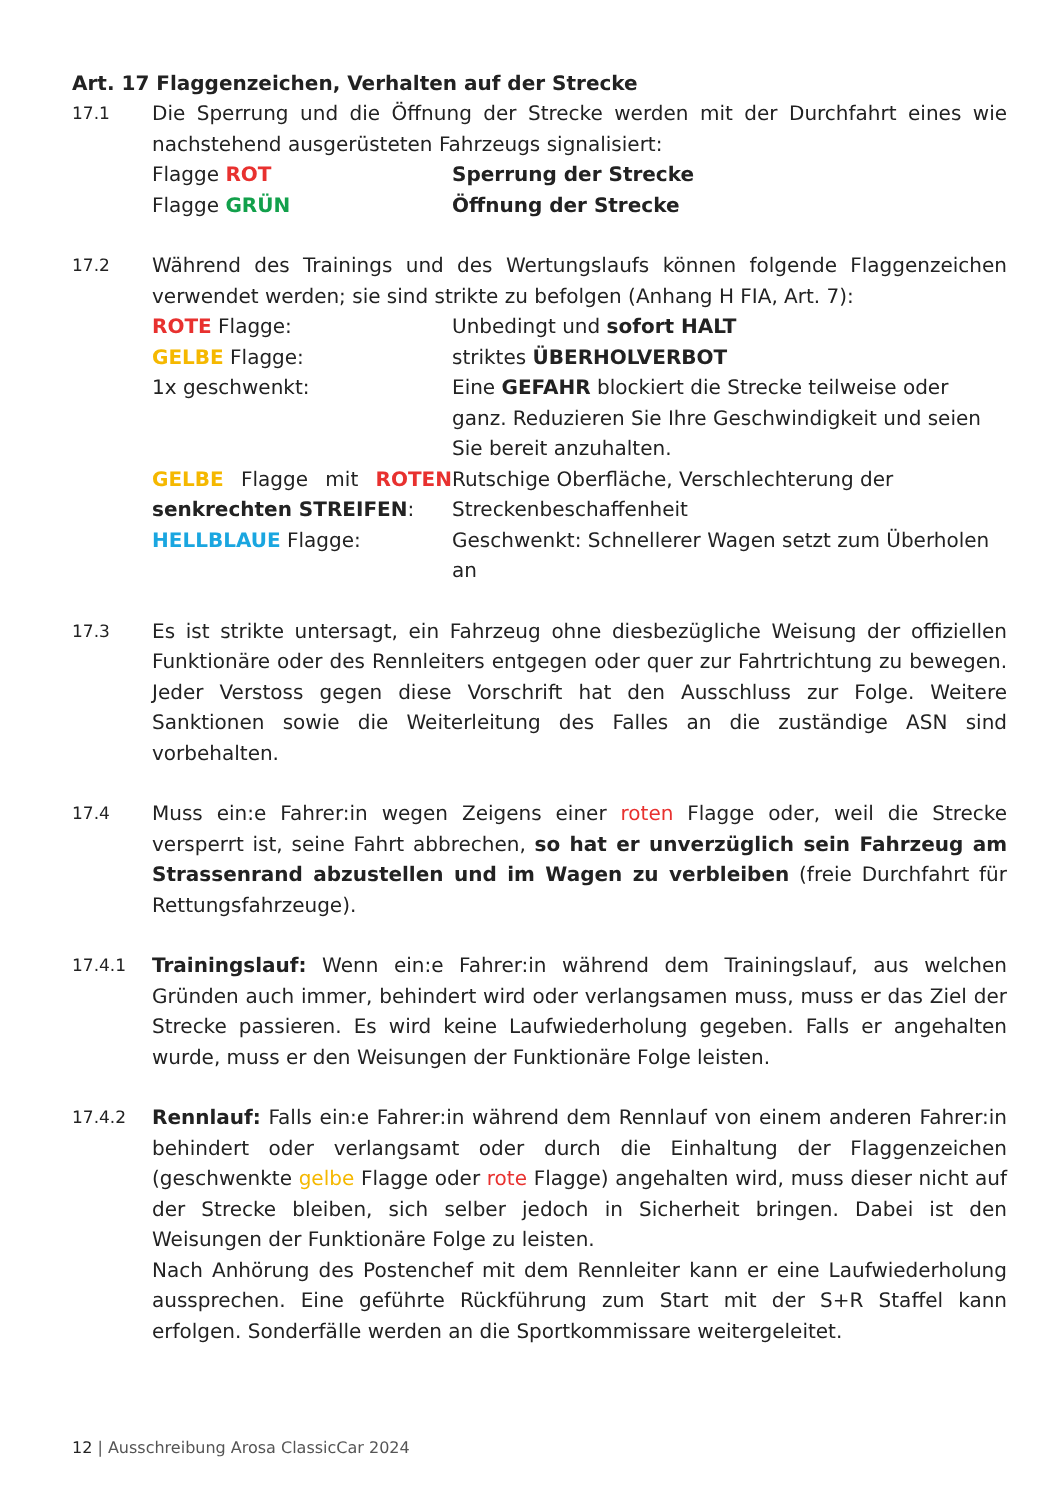Art. 17 Flaggenzeichen, Verhalten auf der Strecke
17.1
Die Sperrung und die Öffnung der Strecke werden mit der Durchfahrt eines wie nachstehend ausgerüsteten Fahrzeugs signalisiert:
Flagge ROT Sperrung der Strecke
Flagge GRÜN Öffnung der Strecke
17.2
Während des Trainings und des Wertungslaufs können folgende Flaggenzeichen verwendet werden; sie sind strikte zu befolgen (Anhang H FIA, Art. 7):
ROTE Flagge: Unbedingt und sofort HALT
GELBE Flagge: striktes ÜBERHOLVERBOT
1x geschwenkt: Eine GEFAHR blockiert die Strecke teilweise oder ganz. Reduzieren Sie Ihre Geschwindigkeit und seien Sie bereit anzuhalten.
GELBE Flagge mit ROTEN senkrechten STREIFEN:
Rutschige Oberfläche, Verschlechterung der Streckenbeschaffenheit
HELLBLAUE Flagge: Geschwenkt: Schnellerer Wagen setzt zum Überholen an
17.3
Es ist strikte untersagt, ein Fahrzeug ohne diesbezügliche Weisung der offiziellen Funktionäre oder des Rennleiters entgegen oder quer zur Fahrtrichtung zu bewegen. Jeder Verstoss gegen diese Vorschrift hat den Ausschluss zur Folge. Weitere Sanktionen sowie die Weiterleitung des Falles an die zuständige ASN sind vorbehalten.
17.4
Muss ein:e Fahrer:in wegen Zeigens einer roten Flagge oder, weil die Strecke versperrt ist, seine Fahrt abbrechen, so hat er unverzüglich sein Fahrzeug am Strassenrand abzustellen und im Wagen zu verbleiben (freie Durchfahrt für Rettungsfahrzeuge).
17.4.1
Trainingslauf: Wenn ein:e Fahrer:in während dem Trainingslauf, aus welchen Gründen auch immer, behindert wird oder verlangsamen muss, muss er das Ziel der Strecke passieren. Es wird keine Laufwiederholung gegeben. Falls er angehalten wurde, muss er den Weisungen der Funktionäre Folge leisten.
17.4.2
Rennlauf: Falls ein:e Fahrer:in während dem Rennlauf von einem anderen Fahrer:in behindert oder verlangsamt oder durch die Einhaltung der Flaggenzeichen (geschwenkte gelbe Flagge oder rote Flagge) angehalten wird, muss dieser nicht auf der Strecke bleiben, sich selber jedoch in Sicherheit bringen. Dabei ist den Weisungen der Funktionäre Folge zu leisten.
Nach Anhörung des Postenchef mit dem Rennleiter kann er eine Laufwiederholung aussprechen. Eine geführte Rückführung zum Start mit der S+R Staffel kann erfolgen. Sonderfälle werden an die Sportkommissare weitergeleitet.
12 | Ausschreibung Arosa ClassicCar 2024